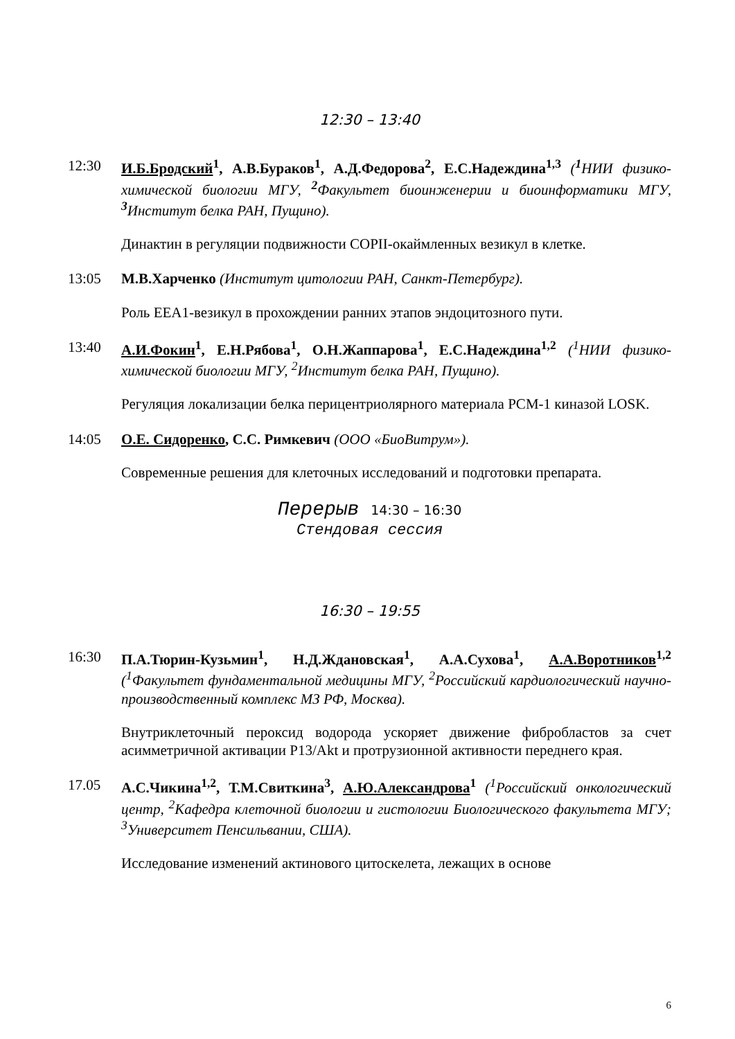12:30 – 13:40
12:30 И.Б.Бродский<sup>1</sup>, А.В.Бураков<sup>1</sup>, А.Д.Федорова<sup>2</sup>, Е.С.Надеждина<sup>1,3</sup> (<sup>1</sup>НИИ физико-химической биологии МГУ, <sup>2</sup>Факультет биоинженерии и биоинформатики МГУ, <sup>3</sup>Институт белка РАН, Пущино).
Динактин в регуляции подвижности COPII-окаймленных везикул в клетке.
13:05 М.В.Харченко (Институт цитологии РАН, Санкт-Петербург).
Роль EEA1-везикул в прохождении ранних этапов эндоцитозного пути.
13:40 А.И.Фокин<sup>1</sup>, Е.Н.Рябова<sup>1</sup>, О.Н.Жаппарова<sup>1</sup>, Е.С.Надеждина<sup>1,2</sup> (<sup>1</sup>НИИ физико-химической биологии МГУ, <sup>2</sup>Институт белка РАН, Пущино).
Регуляция локализации белка перицентриолярного материала PCM-1 киназой LOSK.
14:05 О.Е. Сидоренко, С.С. Римкевич (ООО «БиоВитрум»).
Современные решения для клеточных исследований и подготовки препарата.
Перерыв 14:30 – 16:30
Стендовая сессия
16:30 – 19:55
16:30 П.А.Тюрин-Кузьмин<sup>1</sup>, Н.Д.Ждановская<sup>1</sup>, А.А.Сухова<sup>1</sup>, А.А.Воротников<sup>1,2</sup> (<sup>1</sup>Факультет фундаментальной медицины МГУ, <sup>2</sup>Российский кардиологический научно-производственный комплекс МЗ РФ, Москва).
Внутриклеточный пероксид водорода ускоряет движение фибробластов за счет асимметричной активации P13/Akt и протрузионной активности переднего края.
17.05 А.С.Чикина<sup>1,2</sup>, Т.М.Свиткина<sup>3</sup>, А.Ю.Александрова<sup>1</sup> (<sup>1</sup>Российский онкологический центр, <sup>2</sup>Кафедра клеточной биологии и гистологии Биологического факультета МГУ; <sup>3</sup>Университет Пенсильвании, США).
Исследование изменений актинового цитоскелета, лежащих в основе
6